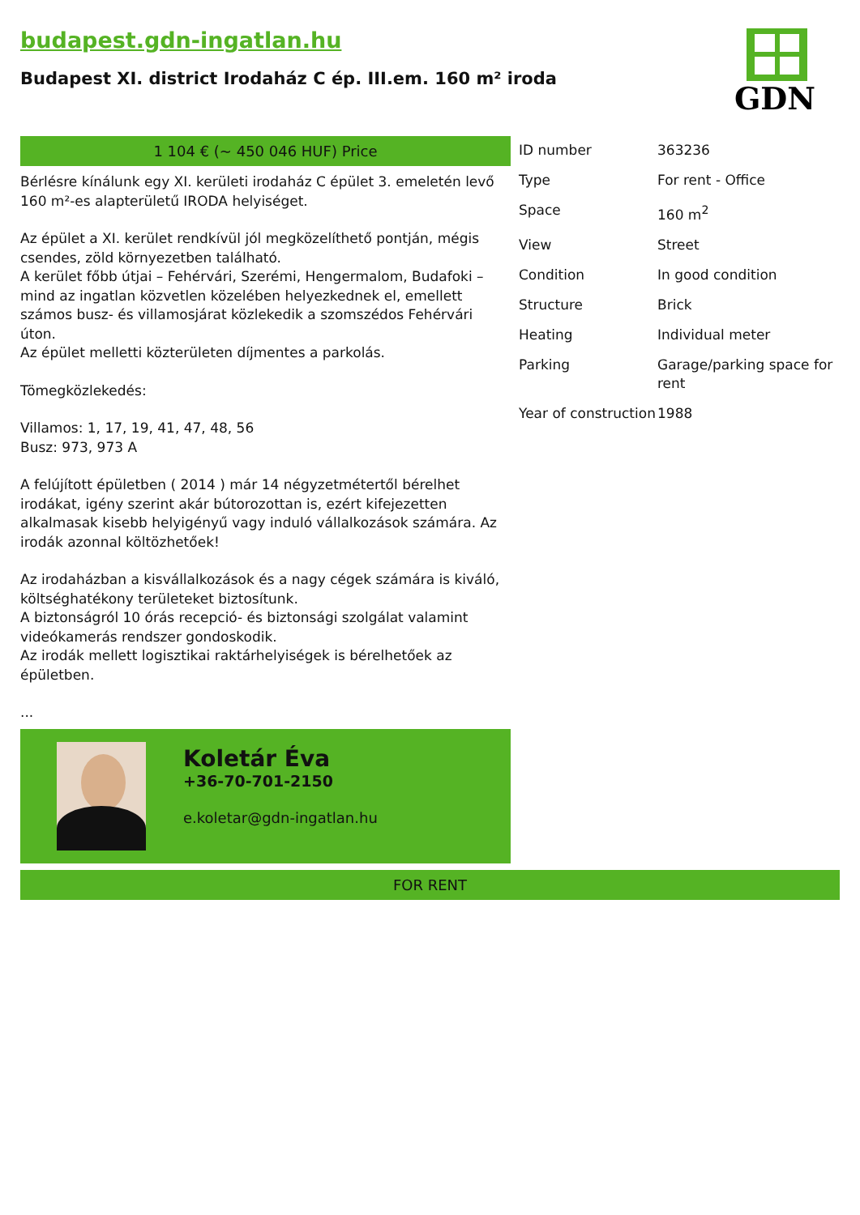budapest.gdn-ingatlan.hu
Budapest XI. district Irodaház C ép. III.em. 160 m² iroda
GDN
1 104 € (~ 450 046 HUF) Price
Bérlésre kínálunk egy XI. kerületi irodaház C épület 3. emeletén levő 160 m²-es alapterületű IRODA helyiséget.
Az épület a XI. kerület rendkívül jól megközelíthető pontján, mégis csendes, zöld környezetben található.
A kerület főbb útjai – Fehérvári, Szerémi, Hengermalom, Budafoki – mind az ingatlan közvetlen közelében helyezkednek el, emellett számos busz- és villamosjárat közlekedik a szomszédos Fehérvári úton.
Az épület melletti közterületen díjmentes a parkolás.
Tömegközlekedés:
Villamos: 1, 17, 19, 41, 47, 48, 56
Busz: 973, 973 A
A felújított épületben ( 2014 ) már 14 négyzetmétertől bérelhet irodákat, igény szerint akár bútorozottan is, ezért kifejezetten alkalmasak kisebb helyigényű vagy induló vállalkozások számára. Az irodák azonnal költözhetőek!
Az irodaházban a kisvállalkozások és a nagy cégek számára is kiváló, költséghatékony területeket biztosítunk.
A biztonságról 10 órás recepció- és biztonsági szolgálat valamint videókamerás rendszer gondoskodik.
Az irodák mellett logisztikai raktárhelyiségek is bérelhetőek az épületben.
...
Koletár Éva
+36-70-701-2150
e.koletar@gdn-ingatlan.hu
| ID number | 363236 |
| Type | For rent - Office |
| Space | 160 m<sup>2</sup> |
| View | Street |
| Condition | In good condition |
| Structure | Brick |
| Heating | Individual meter |
| Parking | Garage/parking space for rent |
| Year of construction | 1988 |
FOR RENT